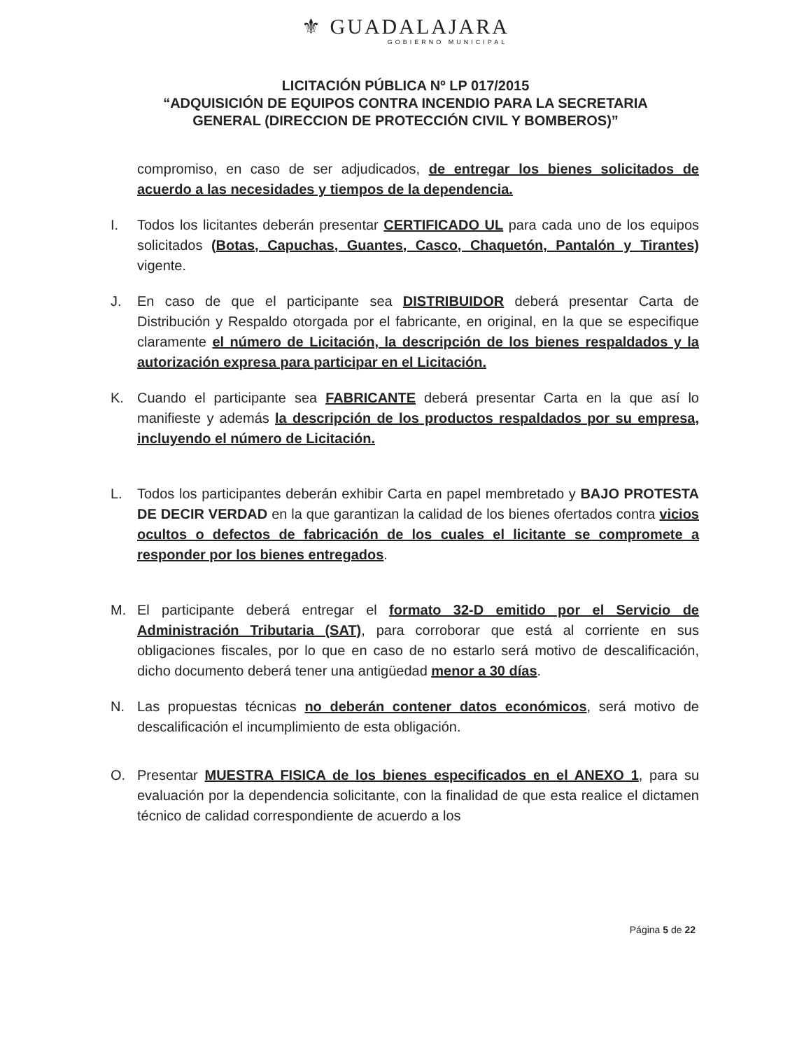⚜ GUADALAJARA
GOBIERNO MUNICIPAL
LICITACIÓN PÚBLICA Nº LP 017/2015
“ADQUISICIÓN DE EQUIPOS CONTRA INCENDIO PARA LA SECRETARIA
GENERAL (DIRECCION DE PROTECCIÓN CIVIL Y BOMBEROS)”
compromiso, en caso de ser adjudicados, de entregar los bienes solicitados de acuerdo a las necesidades y tiempos de la dependencia.
I. Todos los licitantes deberán presentar CERTIFICADO UL para cada uno de los equipos solicitados (Botas, Capuchas, Guantes, Casco, Chaquetón, Pantalón y Tirantes) vigente.
J. En caso de que el participante sea DISTRIBUIDOR deberá presentar Carta de Distribución y Respaldo otorgada por el fabricante, en original, en la que se especifique claramente el número de Licitación, la descripción de los bienes respaldados y la autorización expresa para participar en el Licitación.
K. Cuando el participante sea FABRICANTE deberá presentar Carta en la que así lo manifieste y además la descripción de los productos respaldados por su empresa, incluyendo el número de Licitación.
L. Todos los participantes deberán exhibir Carta en papel membretado y BAJO PROTESTA DE DECIR VERDAD en la que garantizan la calidad de los bienes ofertados contra vicios ocultos o defectos de fabricación de los cuales el licitante se compromete a responder por los bienes entregados.
M. El participante deberá entregar el formato 32-D emitido por el Servicio de Administración Tributaria (SAT), para corroborar que está al corriente en sus obligaciones fiscales, por lo que en caso de no estarlo será motivo de descalificación, dicho documento deberá tener una antigüedad menor a 30 días.
N. Las propuestas técnicas no deberán contener datos económicos, será motivo de descalificación el incumplimiento de esta obligación.
O. Presentar MUESTRA FISICA de los bienes especificados en el ANEXO 1, para su evaluación por la dependencia solicitante, con la finalidad de que esta realice el dictamen técnico de calidad correspondiente de acuerdo a los
Página 5 de 22